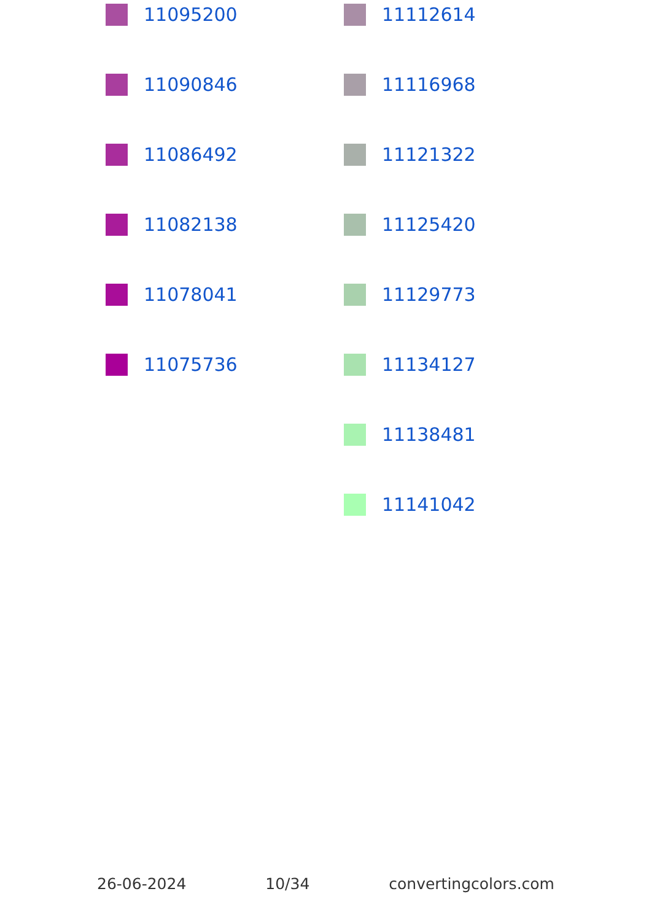11095200
11090846
11086492
11082138
11078041
11075736
11112614
11116968
11121322
11125420
11129773
11134127
11138481
11141042
26-06-2024 10/34 convertingcolors.com